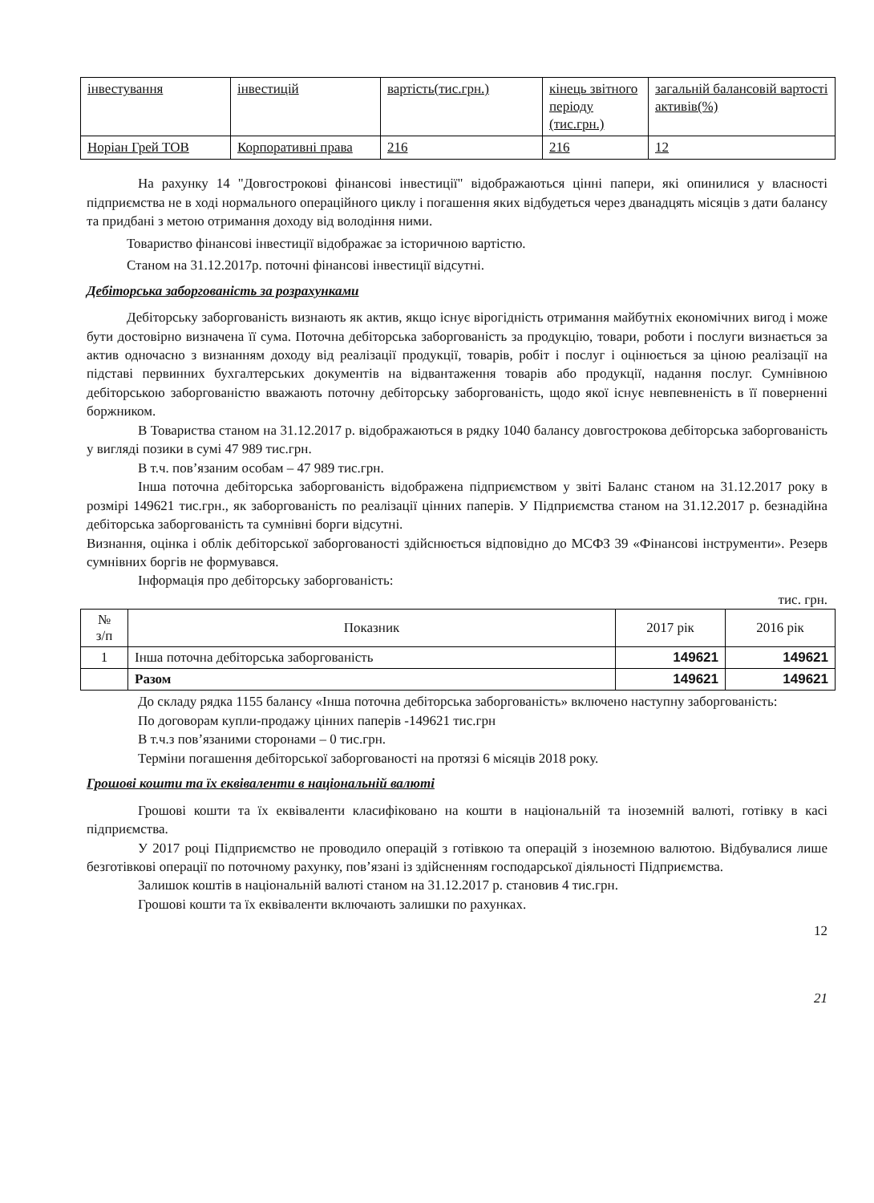| інвестування | інвестицій | вартість(тис.грн.) | кінець звітного періоду (тис.грн.) | загальній балансовій вартості активів(%) |
| Норіан Грей ТОВ | Корпоративні права | 216 | 216 | 12 |
На рахунку 14 "Довгострокові фінансові інвестиції" відображаються цінні папери, які опинилися у власності підприємства не в ході нормального операційного циклу і погашення яких відбудеться через дванадцять місяців з дати балансу та придбані з метою отримання доходу від володіння ними.
Товариство фінансові інвестиції відображає за історичною вартістю.
Станом на 31.12.2017р. поточні фінансові інвестиції відсутні.
Дебіторська заборгованість за розрахунками
Дебіторську заборгованість визнають як актив, якщо існує вірогідність отримання майбутніх економічних вигод і може бути достовірно визначена її сума. Поточна дебіторська заборгованість за продукцію, товари, роботи і послуги визнається за актив одночасно з визнанням доходу від реалізації продукції, товарів, робіт і послуг і оцінюється за ціною реалізації на підставі первинних бухгалтерських документів на відвантаження товарів або продукції, надання послуг. Сумнівною дебіторською заборгованістю вважають поточну дебіторську заборгованість, щодо якої існує невпевненість в її поверненні боржником.
В Товариства станом на 31.12.2017 р. відображаються в рядку 1040 балансу довгострокова дебіторська заборгованість у вигляді позики в сумі 47 989 тис.грн.
В т.ч. пов’язаним особам – 47 989 тис.грн.
Інша поточна дебіторська заборгованість відображена підприємством у звіті Баланс станом на 31.12.2017 року в розмірі 149621 тис.грн., як заборгованість по реалізації цінних паперів. У Підприємства станом на 31.12.2017 р. безнадійна дебіторська заборгованість та сумнівні борги відсутні.
Визнання, оцінка і облік дебіторської заборгованості здійснюється відповідно до МСФЗ 39 «Фінансові інструменти». Резерв сумнівних боргів не формувався.
Інформація про дебіторську заборгованість:
тис. грн.
| № з/п | Показник | 2017 рік | 2016 рік |
| --- | --- | --- | --- |
| 1 | Інша поточна дебіторська заборгованість | 149621 | 149621 |
| | Разом | 149621 | 149621 |
До складу рядка 1155 балансу «Інша поточна дебіторська заборгованість» включено наступну заборгованість:
По договорам купли-продажу цінних паперів -149621 тис.грн
В т.ч.з пов’язаними сторонами – 0 тис.грн.
Терміни погашення дебіторської заборгованості на протязі 6 місяців 2018 року.
Грошові кошти та їх еквіваленти в національній валюті
Грошові кошти та їх еквіваленти класифіковано на кошти в національній та іноземній валюті, готівку в касі підприємства.
У 2017 році Підприємство не проводило операцій з готівкою та операцій з іноземною валютою. Відбувалися лише безготівкові операції по поточному рахунку, пов’язані із здійсненням господарської діяльності Підприємства.
Залишок коштів в національній валюті станом на 31.12.2017 р. становив 4 тис.грн.
Грошові кошти та їх еквіваленти включають залишки по рахунках.
12
21